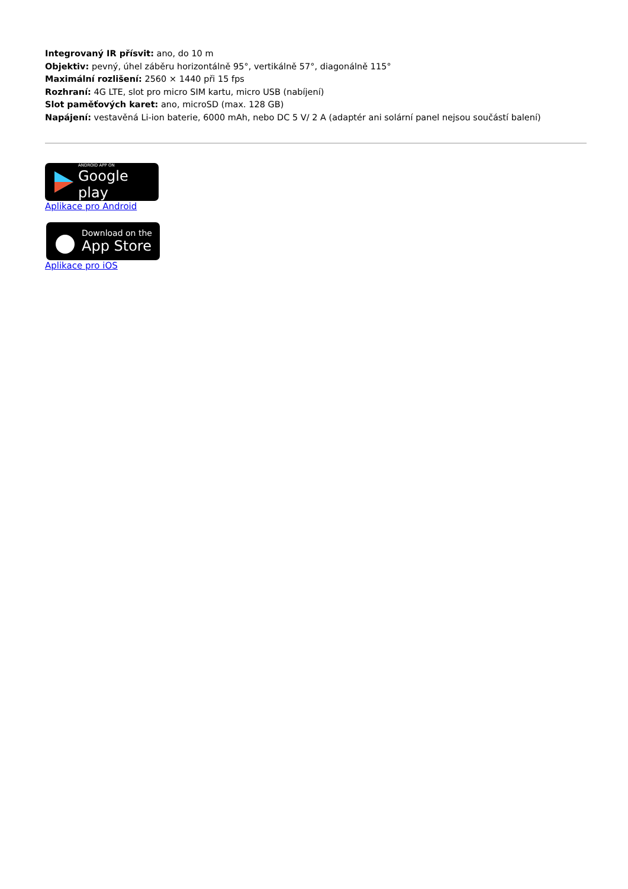Integrovaný IR přísvit: ano, do 10 m
Objektiv: pevný, úhel záběru horizontálně 95°, vertikálně 57°, diagonálně 115°
Maximální rozlišení: 2560 × 1440 při 15 fps
Rozhraní: 4G LTE, slot pro micro SIM kartu, micro USB (nabíjení)
Slot paměťových karet: ano, microSD (max. 128 GB)
Napájení: vestavěná Li-ion baterie, 6000 mAh, nebo DC 5 V/ 2 A (adaptér ani solární panel nejsou součástí balení)
ANDROID APP ON
Google play
Aplikace pro Android
Download on the
App Store
Aplikace pro iOS